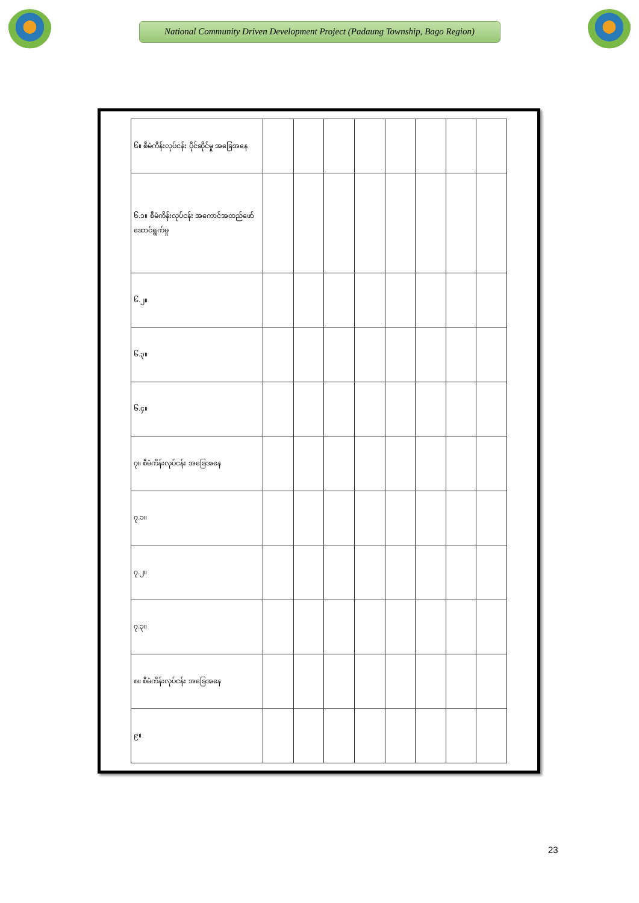National Community Driven Development Project (Padaung Township, Bago Region)
| ၆။ စီမံကိန်းလုပ်ငန်း ပိုင်ဆိုင်မှု အခြေအနေ | | | | | | | | |
| ၆.၁။ စီမံကိန်းလုပ်ငန်း အကောင်အထည်ဖော် ဆောင်ရွက်မှု | | | | | | | | |
| ၆.၂။ | | | | | | | | |
| ၆.၃။ | | | | | | | | |
| ၆.၄။ | | | | | | | | |
| ၇။ စီမံကိန်းလုပ်ငန်း အခြေအနေ | | | | | | | | |
| ၇.၁။ | | | | | | | | |
| ၇.၂။ | | | | | | | | |
| ၇.၃။ | | | | | | | | |
| ၈။ စီမံကိန်းလုပ်ငန်း အခြေအနေ | | | | | | | | |
| ၉။ | | | | | | | | |
23